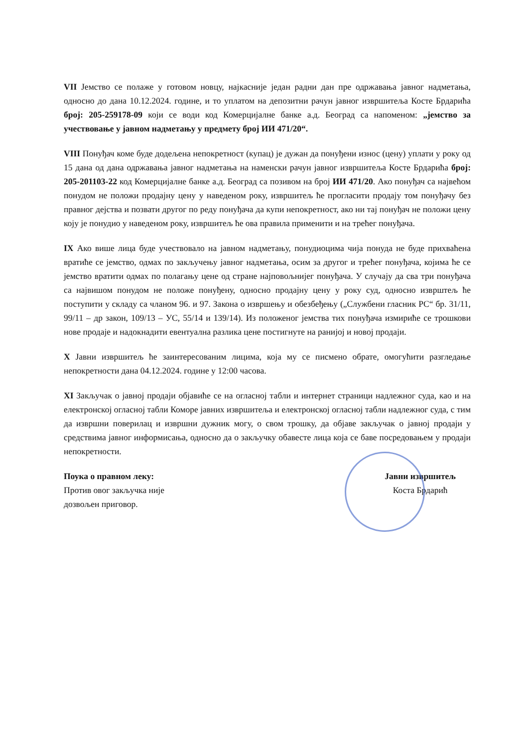VII Јемство се полаже у готовом новцу, најкасније један радни дан пре одржавања јавног надметања, односно до дана 10.12.2024. године, и то уплатом на депозитни рачун јавног извршитеља Косте Брдарића број: 205-259178-09 који се води код Комерцијалне банке а.д. Београд са напоменом: „јемство за учествовање у јавном надметању у предмету број ИИ 471/20“.
VIII Понуђач коме буде додељена непокретност (купац) је дужан да понуђени износ (цену) уплати у року од 15 дана од дана одржавања јавног надметања на наменски рачун јавног извршитеља Косте Брдарића број: 205-201103-22 код Комерцијалне банке а.д. Београд са позивом на број ИИ 471/20. Ако понуђач са највећом понудом не положи продајну цену у наведеном року, извршитељ ће прогласити продају том понуђачу без правног дејства и позвати другог по реду понуђача да купи непокретност, ако ни тај понуђач не положи цену коју је понудио у наведеном року, извршитељ ће ова правила применити и на трећег понуђача.
IX Ако више лица буде учествовало на јавном надметању, понудиоцима чија понуда не буде прихваћена вратиће се јемство, одмах по закључењу јавног надметања, осим за другог и трећег понуђача, којима ће се јемство вратити одмах по полагању цене од стране најповољнијег понуђача. У случају да сва три понуђача са највишом понудом не положе понуђену, односно продајну цену у року суд, односно изврштељ ће поступити у складу са чланом 96. и 97. Закона о извршењу и обезбеђењу („Службени гласник РС“ бр. 31/11, 99/11 – др закон, 109/13 – УС, 55/14 и 139/14). Из положеног јемства тих понуђача измириће се трошкови нове продаје и надокнадити евентуална разлика цене постигнуте на ранијој и новој продаји.
X Јавни извршитељ ће заинтересованим лицима, која му се писмено обрате, омогућити разгледање непокретности дана 04.12.2024. године у 12:00 часова.
XI Закључак о јавној продаји објавиће се на огласној табли и интернет страници надлежног суда, као и на електронској огласној табли Коморе јавних извршитеља и електронској огласној табли надлежног суда, с тим да извршни поверилац и извршни дужник могу, о свом трошку, да објаве закључак о јавној продаји у средствима јавног информисања, односно да о закључку обавесте лица која се баве посредовањем у продаји непокретности.
Поука о правном леку:
Против овог закључка није
дозвољен приговор.
Јавни извршитељ
Коста Брдарић